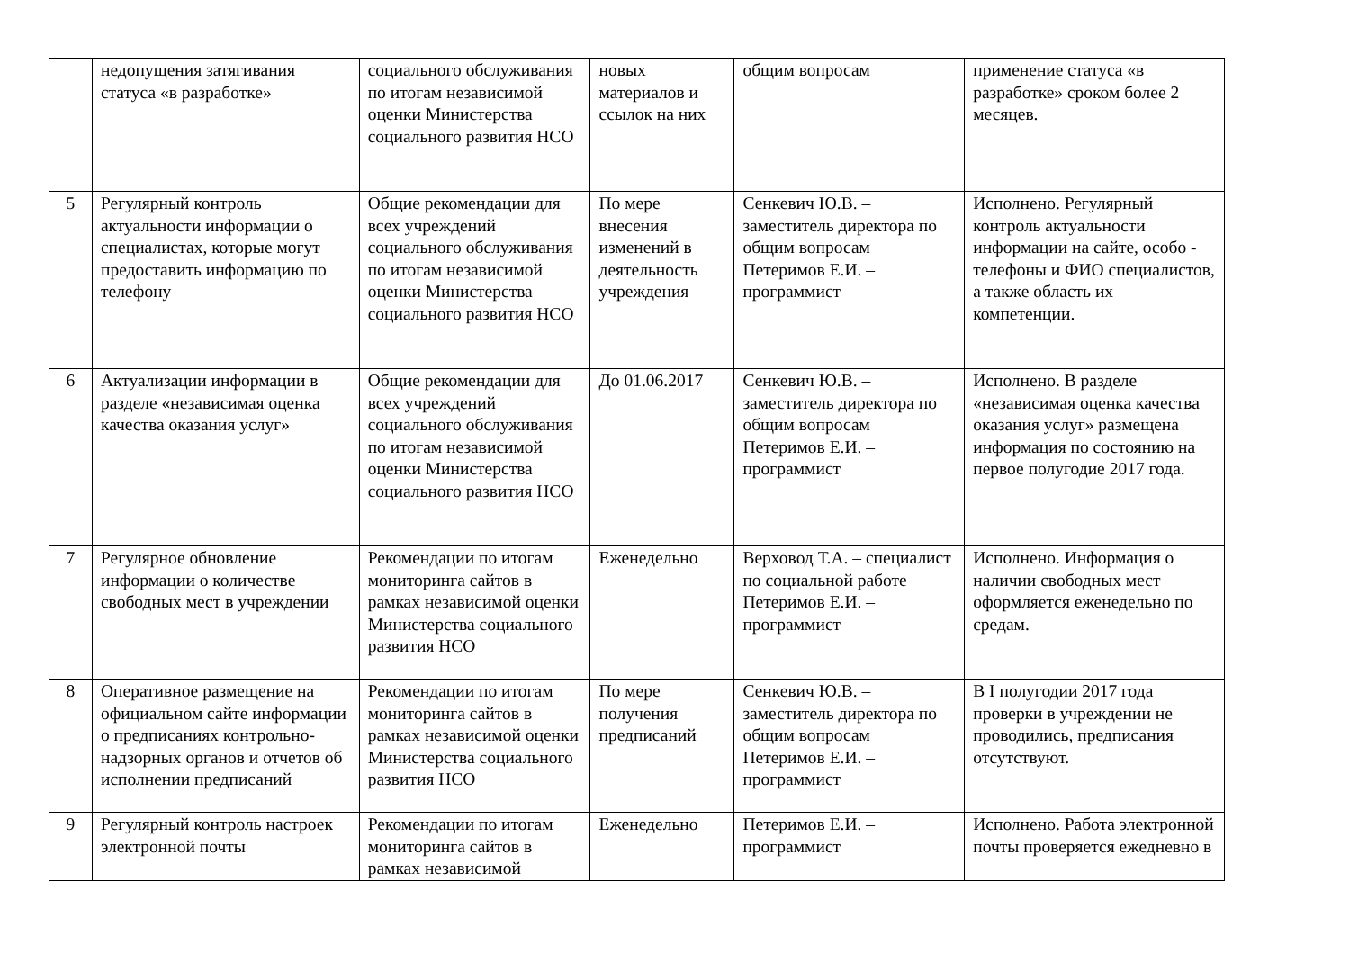| | недопущения затягивания статуса «в разработке» | социального обслуживания по итогам независимой оценки Министерства социального развития НСО | новых материалов и ссылок на них | общим вопросам | применение статуса «в разработке» сроком более 2 месяцев. |
| 5 | Регулярный контроль актуальности информации о специалистах, которые могут предоставить информацию по телефону | Общие рекомендации для всех учреждений социального обслуживания по итогам независимой оценки Министерства социального развития НСО | По мере внесения изменений в деятельность учреждения | Сенкевич Ю.В. – заместитель директора по общим вопросам Петеримов Е.И. – программист | Исполнено. Регулярный контроль актуальности информации на сайте, особо - телефоны и ФИО специалистов, а также область их компетенции. |
| 6 | Актуализации информации в разделе «независимая оценка качества оказания услуг» | Общие рекомендации для всех учреждений социального обслуживания по итогам независимой оценки Министерства социального развития НСО | До 01.06.2017 | Сенкевич Ю.В. – заместитель директора по общим вопросам Петеримов Е.И. – программист | Исполнено. В разделе «независимая оценка качества оказания услуг» размещена информация по состоянию на первое полугодие 2017 года. |
| 7 | Регулярное обновление информации о количестве свободных мест в учреждении | Рекомендации по итогам мониторинга сайтов в рамках независимой оценки Министерства социального развития НСО | Еженедельно | Верховод Т.А. – специалист по социальной работе Петеримов Е.И. – программист | Исполнено. Информация о наличии свободных мест оформляется еженедельно по средам. |
| 8 | Оперативное размещение на официальном сайте информации о предписаниях контрольно-надзорных органов и отчетов об исполнении предписаний | Рекомендации по итогам мониторинга сайтов в рамках независимой оценки Министерства социального развития НСО | По мере получения предписаний | Сенкевич Ю.В. – заместитель директора по общим вопросам Петеримов Е.И. – программист | В I полугодии 2017 года проверки в учреждении не проводились, предписания отсутствуют. |
| 9 | Регулярный контроль настроек электронной почты | Рекомендации по итогам мониторинга сайтов в рамках независимой | Еженедельно | Петеримов Е.И. – программист | Исполнено. Работа электронной почты проверяется ежедневно в |